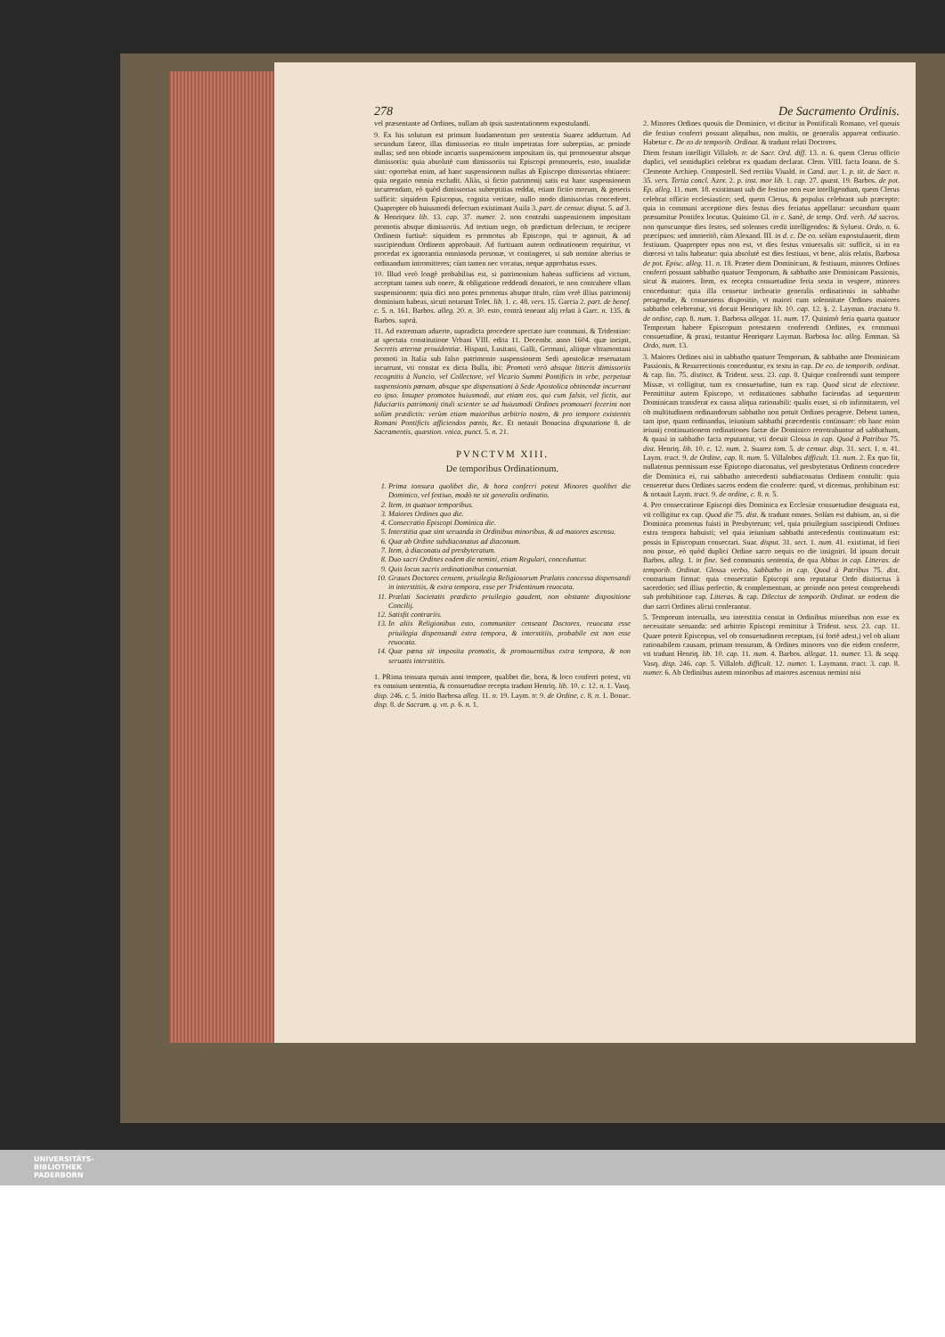278 De Sacramento Ordinis.
vel præsentante ad Ordines, nullam ab ipsis sustentationem expostulandi.
9. Ex his solutum est primum fundamentum pro sententia Suarez adductum. Ad secundum fateor, illas dimissorias eo titulo impetratas fore subreptias, ac proinde nullas; sed non obinde incurris suspensionem impositam iis, qui promouentur absque dimissoriis: quia absolutè cum dimissoriis tui Episcopi promoueris, esto, inualidæ sint: oportebat enim, ad hanc suspensionem nullas ab Episcopo dimissorias obtinere: quia negatio omnia excludit. Aliàs, si fictio patrimonij satis est hanc suspensionem incurrendam, eò quòd dimissorias subreptitias reddat, etiam fictio morum, & generis sufficit: siquidem Episcopus, cognita veritate, nullo modo dimissorias concederet. Quapropter ob huiusmodi defectum existimant Auila 3. part. de censur. disput. 5. ad 3. & Henriquez lib. 13. cap. 37. numer. 2. non contrahi suspensionem impositam promotis absque dimissoriis. Ad tertium nego, ob prædictum defectum, te recipere Ordinem furtiuè: siquidem es promotus ab Episcopo, qui te agnouit, & ad suscipiendum Ordinem approbauit. Ad furtiuam autem ordinationem requiritur, vt procedat ex ignorantia omnimoda personæ, vt contingeret, si sub nomine alterius te ordinandum intromitteres; cùm tamen nec vocatus, neque approbatus esses.
10. Illud verò longè probabilius est, si patrimonium habeas sufficiens ad victum, acceptum tamen sub onere, & obligatione reddendi donatori, te non contrahere vllam suspensionem: quia dici non potes promotus absque titulo, cùm verè illius patrimonij dominium habeas, sicuti notarunt Tolet. lib. 1. c. 48. vers. 15. Garcia 2. part. de benef. c. 5. n. 161. Barbos. alleg. 20. n. 30. esto, contrà teneant alij relati à Garc. n. 135. & Barbos. suprà.
11. Ad extremum aduerte, supradicta procedere spectato iure communi, & Tridentino: at spectata constitutione Vrbani VIII. edita 11. Decembr. anno 1604. quæ incipit, Secretis æternæ prouidentiæ. Hispani, Lusitani, Galli, Germani, aliique vltramontani promoti in Italia sub falso patrimonio suspensionem Sedi apostolicæ reseruatam incurrunt, vti constat ex dicta Bulla, ibi: Promoti verò absque litteris dimissoriis recognitis à Nuncio, vel Collectore, vel Vicario Summi Pontificis in vrbe, perpetuæ suspensionis pœnam, absque spe dispensationi à Sede Apostolica obtinendæ incurrant eo ipso. Insuper promotos huiusmodi, aut etiam eos, qui cum falsis, vel fictis, aut fiduciariis patrimonij tituli scienter se ad huiusmodi Ordines promoueri fecerint non solùm prædictis: verùm etiam maioribus arbitrio nostro, & pro tempore existentis Romani Pontificis afficiendos pœnis, &c. Et notauit Bonacina disputatione 8. de Sacramentis, quæstion. vnica, punct. 5. n. 21.
PVNCTVM XIII.
De temporibus Ordinationum.
1. Prima tonsura quolibet die, & hora conferri potest Minores quolibet die Dominico, vel festiuo, modò ne sit generalis ordinatio.
2. Item, in quatuor temporibus.
3. Maiores Ordines quo die.
4. Consecratio Episcopi Dominica die.
5. Interstitia quæ sint seruanda in Ordinibus minoribus, & ad maiores ascensu.
6. Quæ ab Ordine subdiaconatus ad diaconum.
7. Item, à diaconatu ad presbyteratum.
8. Duo sacri Ordines eodem die nemini, etiam Regulari, conceduntur.
9. Quis locus sacris ordinationibus conueniat.
10. Graues Doctores censent, priuilegia Religiosorum Prælatis concessa dispensandi in interstitiis, & extra tempora, esse per Tridentinum reuocata.
11. Prælati Societatis prædicto priuilegio gaudent, non obstante dispositione Concilij.
12. Satisfit contrariis.
13. In aliis Religionibus esto, communiter censeant Doctores, reuocata esse priuilegia dispensandi extra tempora, & interstitiis, probabile est non esse reuocata.
14. Quæ pœna sit imposita promotis, & promouentibus extra tempora, & non seruatis interstitiis.
1. PRima tonsura quouis anni tempore, qualibet die, hora, & loco conferri potest, vti ex omnium sententia, & consuetudine recepta tradunt Henriq. lib. 10. c. 12. n. 1. Vasq. disp. 246. c. 5. initio Barbosa alleg. 11. n. 19. Laym. tr. 9. de Ordine, c. 8. n. 1. Bonac. disp. 8. de Sacram. q. vn. p. 6. n. 1.
2. Minores Ordines quouis die Dominico, vt dicitur in Pontificali Romano, vel quouis die festiuo conferri possunt aliquibus, non multis, ne generalis appareat ordinatio. Habetur c. De eo de temporib. Ordinat. & tradunt relati Doctores.
Diem festum intelligit Villalob. tr. de Sacr. Ord. diff. 13. n. 6. quem Clerus officio duplici, vel semiduplici celebrat ex quadam declarat. Clem. VIII. facta Ioann. de S. Clemente Archiep. Compostell. Sed rectiùs Viuald. in Cand. aur. 1. p. tit. de Sacr. n. 35. vers. Tertia concl. Azor. 2. p. inst. mor lib. 1. cap. 27. quæst. 19. Barbos. de pot. Ep. alleg. 11. num. 18. existimant sub die festiuo non esse intelligendum, quem Clerus celebrat officio ecclesiastico; sed, quem Clerus, & populus celebrant sub præcepto: quia in communi acceptione dies festus dies feriatus appellatur: secundum quam præsumitur Pontifex locutus. Quinimo Gl. in c. Sanè, de temp. Ord. verb. Ad sacros. non quoscunque dies festos, sed solennes credit intelligendos: & Syluest. Ordo, n. 6. præcipuos: sed immeritò, cùm Alexand. III. in d. c. De eo. solùm expostulauerit, diem festiuum. Quapropter opus non est, vt dies festus vniuersalis sit: sufficit, si in ea diœcesi vt talis habeatur: quia absolutè est dies festiuus, vt bene, aliis relatis, Barbosa de pot. Episc. alleg. 11. n. 18. Præter diem Dominicum, & festiuum, minores Ordines conferri possunt sabbatho quatuor Temporum, & sabbatho ante Dominicam Passionis, sicut & maiores. Item, ex recepta consuetudine feria sexta in vespere, minores conceduntur: quia illa censetur inchoatio generalis ordinationis in sabbatho peragendæ, & conueniens dispositio, vt maiori cum solennitate Ordines maiores sabbatho celebrentur, vti docuit Henriquez lib. 10. cap. 12. §. 2. Layman. tractatu 9. de ordine, cap. 8. num. 1. Barbosa allegat. 11. num. 17. Quinimò feria quarta quatuor Temporum habere Episcopum potestatem conferendi Ordines, ex communi consuetudine, & praxi, testantur Henriquez Layman. Barbosa loc. alleg. Emman. Sà Ordo, num. 13.
3. Maiores Ordines nisi in sabbatho quatuor Temporum, & sabbatho ante Dominicam Passionis, & Resurrectionis conceduntur, ex textu in cap. De eo. de temporib. ordinat. & cap. fin. 75. distinct. & Trident. sess. 23. cap. 8. Quique conferendi sunt tempore Missæ, vt colligitur, tum ex consuetudine, tum ex cap. Quod sicut de electione. Permittitur autem Episcopo, vt ordinationes sabbatho faciendas ad sequentem Dominicam transferat ex causa aliqua rationabili: qualis esset, si ob infirmitatem, vel ob multitudinem ordinandorum sabbatho non potuit Ordines peragere. Debent tamen, tam ipse, quam ordinandus, ieiunium sabbathi præcedentis continuare: ob hanc enim ieiunij continuationem ordinationes factæ die Dominico retrotrahuntur ad sabbathum, & quasi in sabbatho facta reputantur, vti docuit Glossa in cap. Quod à Patribus 75. dist. Henriq. lib. 10. c. 12. num. 2. Suarez tom. 5. de censur. disp. 31. sect. 1. n. 41. Laym. tract. 9. de Ordine, cap. 8. num. 5. Villalobos difficult. 13. num. 2. Ex quo fit, nullatenus permissum esse Episcopo diaconatus, vel presbyteratus Ordinem concedere die Dominica ei, cui sabbatho antecedenti subdiaconatus Ordinem contulit: quia censeretur duos Ordines sacros eodem die conferre: quod, vt dicemus, prohibitum est: & notauit Laym. tract. 9. de ordine, c. 8. n. 5.
4. Pro consecratione Episcopi dies Dominica ex Ecclesiæ consuetudine designata est, vti colligitur ex cap. Quod die 75. dist. & tradunt omnes. Solùm est dubium, an, si die Dominica promotus fuisti in Presbyterum; vel, quia priuilegium suscipiendi Ordines extra tempora habuisti; vel quia ieiunium sabbathi antecedentis continuatum est: possis in Episcopum consecrari. Suar. disput. 31. sect. 1. num. 41. existimat, id fieri non posse, eò quòd duplici Ordine sacro nequis eo die insigniri. Id ipsum docuit Barbos. alleg. 1. in fine. Sed communis sententia, de qua Abbas in cap. Litteras. de temporib. Ordinat. Glossa verbo, Sabbatho in cap. Quod à Patribus 75. dist. contrarium firmat: quia consecratio Episcopi non reputatur Ordo distinctus à sacerdotio; sed illius perfectio, & complementum, ac proinde non potest comprehendi sub prohibitione cap. Litteras. & cap. Dilectus de temporib. Ordinat. ne eodem die duo sacri Ordines alicui conferantur.
5. Temporum interualla, seu interstitia constat in Ordinibus minoribus non esse ex necessitate seruanda: sed arbitrio Episcopi remittitur à Trident. sess. 23. cap. 11. Quare poterit Episcopus, vel ob consuetudinem receptam, (si fortè adest,) vel ob aliam rationabilem causam, primam tonsuram, & Ordines minores vno die eidem conferre, vti tradunt Henriq. lib. 10. cap. 11. num. 4. Barbos. allegat. 11. numer. 13. & seqq. Vasq. disp. 246. cap. 5. Villalob. difficult. 12. numer. 1. Laymann. tract. 3. cap. 8. numer. 6. Ab Ordinibus autem minoribus ad maiores ascensus nemini nisi
UNIVERSITÄTS-
BIBLIOTHEK
PADERBORN